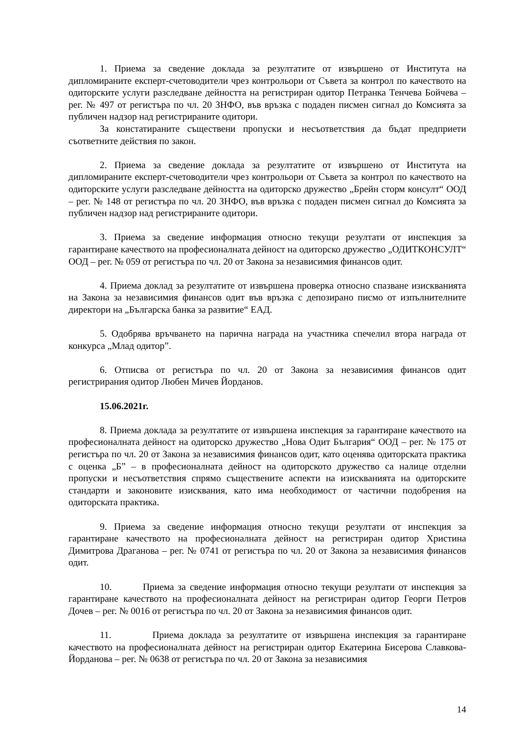1. Приема за сведение доклада за резултатите от извършено от Института на дипломираните експерт-счетоводители чрез контрольори от Съвета за контрол по качеството на одиторските услуги разследване дейността на регистриран одитор Петранка Тенчева Бойчева – рег. № 497 от регистъра по чл. 20 ЗНФО, във връзка с подаден писмен сигнал до Комсията за публичен надзор над регистрираните одитори.
За констатираните съществени пропуски и несъответствия да бъдат предприети съответните действия по закон.
2. Приема за сведение доклада за резултатите от извършено от Института на дипломираните експерт-счетоводители чрез контрольори от Съвета за контрол по качеството на одиторските услуги разследване дейността на одиторско дружество „Брейн сторм консулт“ ООД – рег. № 148 от регистъра по чл. 20 ЗНФО, във връзка с подаден писмен сигнал до Комсията за публичен надзор над регистрираните одитори.
3. Приема за сведение информация относно текущи резултати от инспекция за гарантиране качеството на професионалната дейност на одиторско дружество „ОДИТКОНСУЛТ“ ООД – рег. № 059 от регистъра по чл. 20 от Закона за независимия финансов одит.
4. Приема доклад за резултатите от извършена проверка относно спазване изискванията на Закона за независимия финансов одит във връзка с депозирано писмо от изпълнителните директори на „Българска банка за развитие“ ЕАД.
5. Одобрява връчването на парична награда на участника спечелил втора награда от конкурса „Млад одитор”.
6. Отписва от регистъра по чл. 20 от Закона за независимия финансов одит регистрирания одитор Любен Мичев Йорданов.
15.06.2021г.
8. Приема доклада за резултатите от извършена инспекция за гарантиране качеството на професионалната дейност на одиторско дружество „Нова Одит България“ ООД – рег. № 175 от регистъра по чл. 20 от Закона за независимия финансов одит, като оценява одиторската практика с оценка „Б” – в професионалната дейност на одиторското дружество са налице отделни пропуски и несъответствия спрямо съществените аспекти на изискванията на одиторските стандарти и законовите изисквания, като има необходимост от частични подобрения на одиторската практика.
9. Приема за сведение информация относно текущи резултати от инспекция за гарантиране качеството на професионалната дейност на регистриран одитор Христина Димитрова Драганова – рег. № 0741 от регистъра по чл. 20 от Закона за независимия финансов одит.
10. Приема за сведение информация относно текущи резултати от инспекция за гарантиране качеството на професионалната дейност на регистриран одитор Георги Петров Дочев – рег. № 0016 от регистъра по чл. 20 от Закона за независимия финансов одит.
11. Приема доклада за резултатите от извършена инспекция за гарантиране качеството на професионалната дейност на регистриран одитор Екатерина Бисерова Славкова-Йорданова – рег. № 0638 от регистъра по чл. 20 от Закона за независимия
14